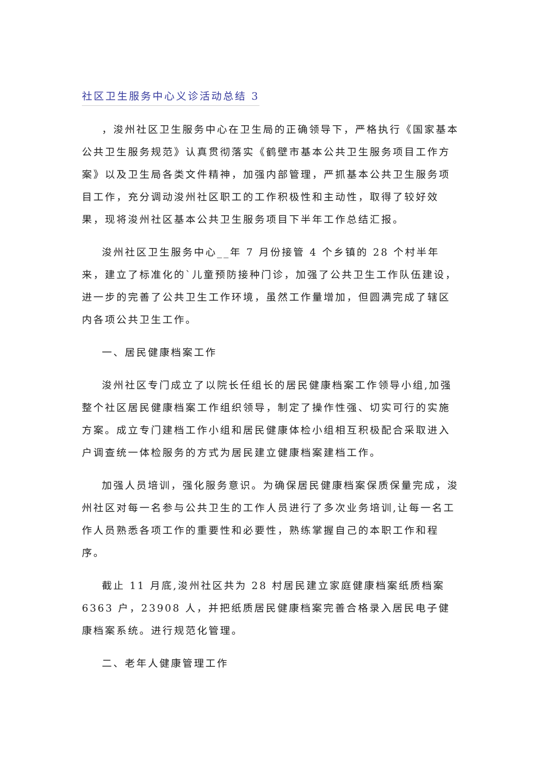社区卫生服务中心义诊活动总结 3
，浚州社区卫生服务中心在卫生局的正确领导下，严格执行《国家基本公共卫生服务规范》认真贯彻落实《鹤壁市基本公共卫生服务项目工作方案》以及卫生局各类文件精神，加强内部管理，严抓基本公共卫生服务项目工作，充分调动浚州社区职工的工作积极性和主动性，取得了较好效果，现将浚州社区基本公共卫生服务项目下半年工作总结汇报。
浚州社区卫生服务中心__年 7 月份接管 4 个乡镇的 28 个村半年来，建立了标准化的`儿童预防接种门诊，加强了公共卫生工作队伍建设，进一步的完善了公共卫生工作环境，虽然工作量增加，但圆满完成了辖区内各项公共卫生工作。
一、居民健康档案工作
浚州社区专门成立了以院长任组长的居民健康档案工作领导小组,加强整个社区居民健康档案工作组织领导，制定了操作性强、切实可行的实施方案。成立专门建档工作小组和居民健康体检小组相互积极配合采取进入户调查统一体检服务的方式为居民建立健康档案建档工作。
加强人员培训，强化服务意识。为确保居民健康档案保质保量完成，浚州社区对每一名参与公共卫生的工作人员进行了多次业务培训,让每一名工作人员熟悉各项工作的重要性和必要性，熟练掌握自己的本职工作和程序。
截止 11 月底,浚州社区共为 28 村居民建立家庭健康档案纸质档案 6363 户，23908 人，并把纸质居民健康档案完善合格录入居民电子健康档案系统。进行规范化管理。
二、老年人健康管理工作